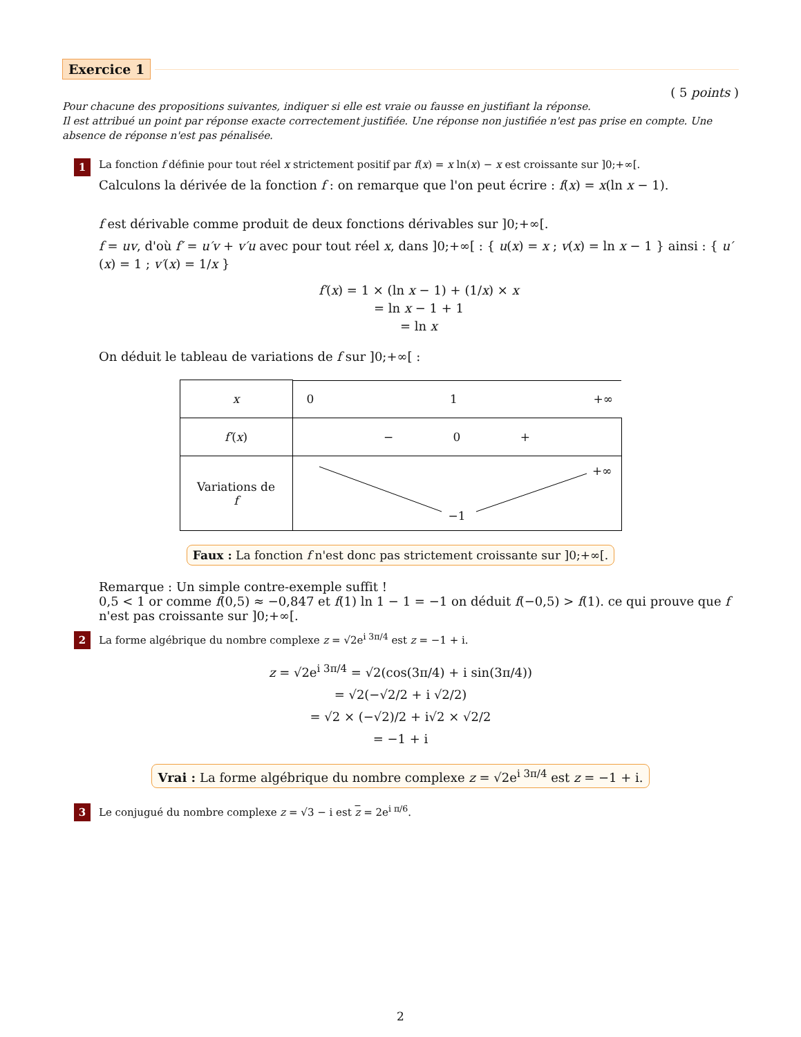Exercice 1
( 5 points )
Pour chacune des propositions suivantes, indiquer si elle est vraie ou fausse en justifiant la réponse.
Il est attribué un point par réponse exacte correctement justifiée. Une réponse non justifiée n'est pas prise en compte. Une absence de réponse n'est pas pénalisée.
1
La fonction f définie pour tout réel x strictement positif par f(x) = x ln(x) − x est croissante sur ]0;+∞[.
Calculons la dérivée de la fonction f : on remarque que l'on peut écrire : f(x) = x(ln x − 1).
f est dérivable comme produit de deux fonctions dérivables sur ]0;+∞[.
f = uv, d'où f′ = u′v + v′u avec pour tout réel x, dans ]0;+∞[ : { u(x) = x ; v(x) = ln x − 1 } ainsi : { u′(x) = 1 ; v′(x) = 1/x }
f′(x) = 1 × (ln x − 1) + (1/x) × x
= ln x − 1 + 1
= ln x
On déduit le tableau de variations de f sur ]0;+∞[ :
| x | 0 1 +∞ |
| f′ ( x ) | − 0 + |
| Variations de f | +∞ −1 |
Faux : La fonction f n'est donc pas strictement croissante sur ]0;+∞[.
Remarque : Un simple contre-exemple suffit !
0,5 < 1 or comme f(0,5) ≈ −0,847 et f(1) ln 1 − 1 = −1 on déduit f(−0,5) > f(1). ce qui prouve que f n'est pas croissante sur ]0;+∞[.
2
La forme algébrique du nombre complexe z = √2e<sup>i 3π/4</sup> est z = −1 + i.
z = √2e<sup>i 3π/4</sup> = √2(cos(3π/4) + i sin(3π/4))
= √2(−√2/2 + i √2/2)
= √2 × (−√2)/2 + i√2 × √2/2
= −1 + i
Vrai : La forme algébrique du nombre complexe z = √2e<sup>i 3π/4</sup> est z = −1 + i.
3
Le conjugué du nombre complexe z = √3 − i est z = 2e<sup>i π/6</sup>.
2